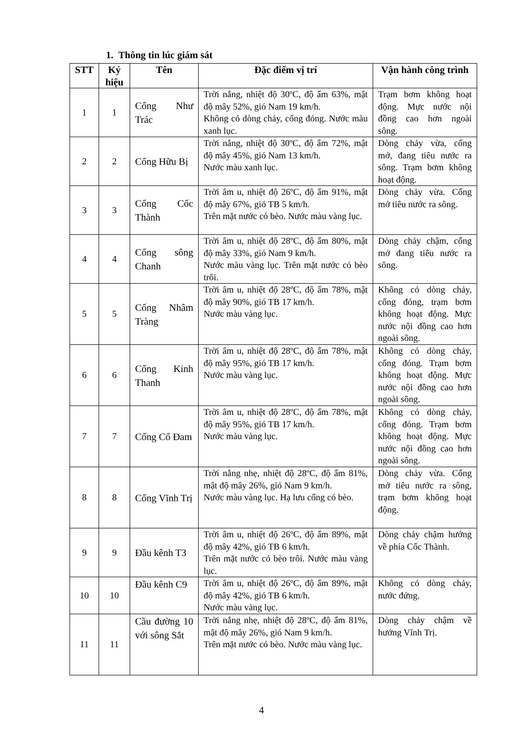1. Thông tin lúc giám sát
| STT | Ký hiệu | Tên | Đặc điểm vị trí | Vận hành công trình |
| --- | --- | --- | --- | --- |
| 1 | 1 | Cống Như Trác | Trời nắng, nhiệt độ 30ºC, độ ẩm 63%, mật độ mây 52%, gió Nam 19 km/h. Không có dòng chảy, cống đóng. Nước màu xanh lục. | Trạm bơm không hoạt động. Mực nước nội đồng cao hơn ngoài sông. |
| 2 | 2 | Cống Hữu Bị | Trời nắng, nhiệt độ 30ºC, độ ẩm 72%, mật độ mây 45%, gió Nam 13 km/h. Nước màu xanh lục. | Dòng chảy vừa, cống mở, đang tiêu nước ra sông. Trạm bơm không hoạt động. |
| 3 | 3 | Cống Cốc Thành | Trời âm u, nhiệt độ 26ºC, độ ẩm 91%, mật độ mây 67%, gió TB 5 km/h. Trên mặt nước có bèo. Nước màu vàng lục. | Dòng chảy vừa. Cống mở tiêu nước ra sông. |
| 4 | 4 | Cống sông Chanh | Trời âm u, nhiệt độ 28ºC, độ ẩm 80%, mật độ mây 33%, gió Nam 9 km/h. Nước màu vàng lục. Trên mặt nước có bèo trôi. | Dòng chảy chậm, cống mở đang tiêu nước ra sông. |
| 5 | 5 | Cống Nhâm Tràng | Trời âm u, nhiệt độ 28ºC, độ ẩm 78%, mật độ mây 90%, gió TB 17 km/h. Nước màu vàng lục. | Không có dòng chảy, cống đóng, trạm bơm không hoạt động. Mực nước nội đồng cao hơn ngoài sông. |
| 6 | 6 | Cống Kinh Thanh | Trời âm u, nhiệt độ 28ºC, độ ẩm 78%, mật độ mây 95%, gió TB 17 km/h. Nước màu vàng lục. | Không có dòng chảy, cống đóng. Trạm bơm không hoạt động. Mực nước nội đồng cao hơn ngoài sông. |
| 7 | 7 | Cống Cổ Đam | Trời âm u, nhiệt độ 28ºC, độ ẩm 78%, mật độ mây 95%, gió TB 17 km/h. Nước màu vàng lục. | Không có dòng chảy, cống đóng. Trạm bơm không hoạt động. Mực nước nội đồng cao hơn ngoài sông. |
| 8 | 8 | Cống Vĩnh Trị | Trời nắng nhẹ, nhiệt độ 28ºC, độ ẩm 81%, mật độ mây 26%, gió Nam 9 km/h. Nước màu vàng lục. Hạ lưu cống có bèo. | Dòng chảy vừa. Cống mở tiêu nước ra sông, trạm bơm không hoạt động. |
| 9 | 9 | Đầu kênh T3 | Trời âm u, nhiệt độ 26ºC, độ ẩm 89%, mật độ mây 42%, gió TB 6 km/h. Trên mặt nước có bèo trôi. Nước màu vàng lục. | Dòng chảy chậm hướng về phía Cốc Thành. |
| 10 | 10 | Đầu kênh C9 | Trời âm u, nhiệt độ 26ºC, độ ẩm 89%, mật độ mây 42%, gió TB 6 km/h. Nước màu vàng lục. | Không có dòng chảy, nước đứng. |
| 11 | 11 | Cầu đường 10 với sông Sắt | Trời nắng nhẹ, nhiệt độ 28ºC, độ ẩm 81%, mật độ mây 26%, gió Nam 9 km/h. Trên mặt nước có bèo. Nước màu vàng lục. | Dòng chảy chậm về hướng Vĩnh Trị. |
4